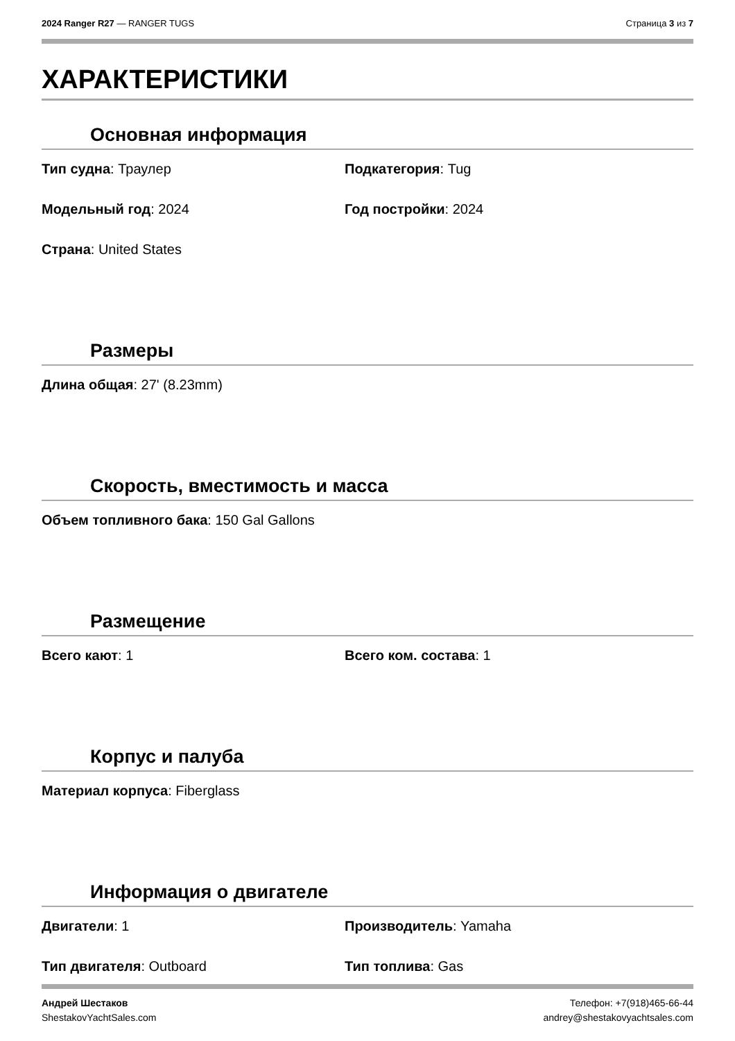2024 Ranger R27 — RANGER TUGS Страница 3 из 7
ХАРАКТЕРИСТИКИ
Основная информация
Тип судна: Траулер
Подкатегория: Tug
Модельный год: 2024
Год постройки: 2024
Страна: United States
Размеры
Длина общая: 27' (8.23mm)
Скорость, вместимость и масса
Объем топливного бака: 150 Gal Gallons
Размещение
Всего кают: 1
Всего ком. состава: 1
Корпус и палуба
Материал корпуса: Fiberglass
Информация о двигателе
Двигатели: 1
Производитель: Yamaha
Тип двигателя: Outboard
Тип топлива: Gas
Андрей Шестаков
ShestakovYachtSales.com
Телефон: +7(918)465-66-44
andrey@shestakovyachtsales.com